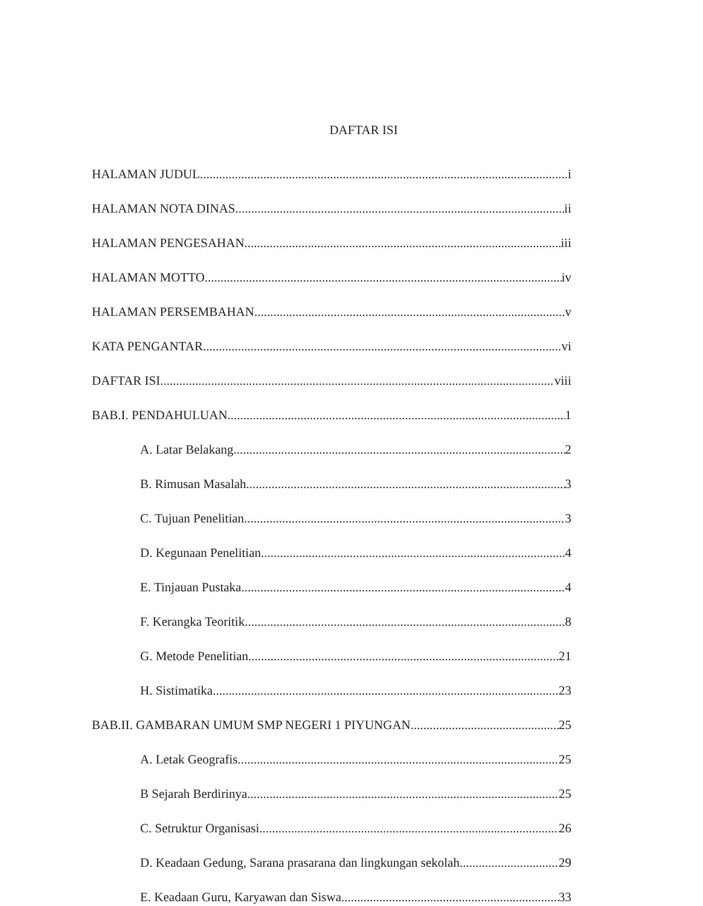DAFTAR ISI
HALAMAN JUDUL i
HALAMAN NOTA DINAS ii
HALAMAN PENGESAHAN iii
HALAMAN MOTTO iv
HALAMAN PERSEMBAHAN v
KATA PENGANTAR vi
DAFTAR ISI viii
BAB.I. PENDAHULUAN 1
A. Latar Belakang 2
B. Rimusan Masalah 3
C. Tujuan Penelitian 3
D. Kegunaan Penelitian 4
E. Tinjauan Pustaka 4
F. Kerangka Teoritik 8
G. Metode Penelitian 21
H. Sistimatika 23
BAB.II. GAMBARAN UMUM SMP NEGERI 1 PIYUNGAN 25
A. Letak Geografis 25
B Sejarah Berdirinya 25
C. Setruktur Organisasi 26
D. Keadaan Gedung, Sarana prasarana dan lingkungan sekolah 29
E. Keadaan Guru, Karyawan dan Siswa 33